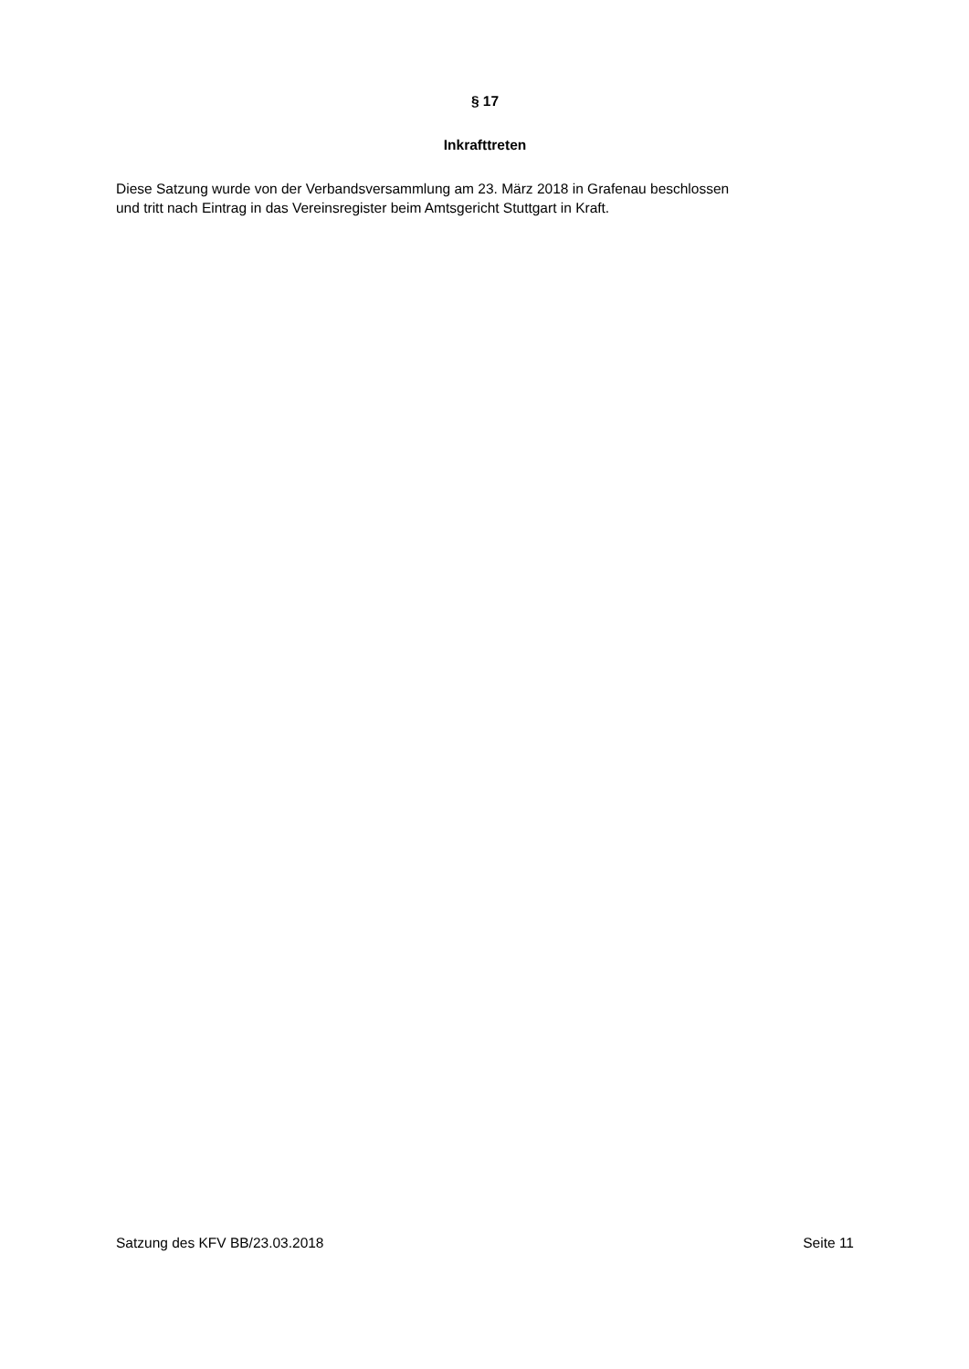§ 17
Inkrafttreten
Diese Satzung wurde von der Verbandsversammlung am 23. März 2018 in Grafenau beschlossen
und tritt nach Eintrag in das Vereinsregister beim Amtsgericht Stuttgart in Kraft.
Satzung des KFV BB/23.03.2018 Seite 11